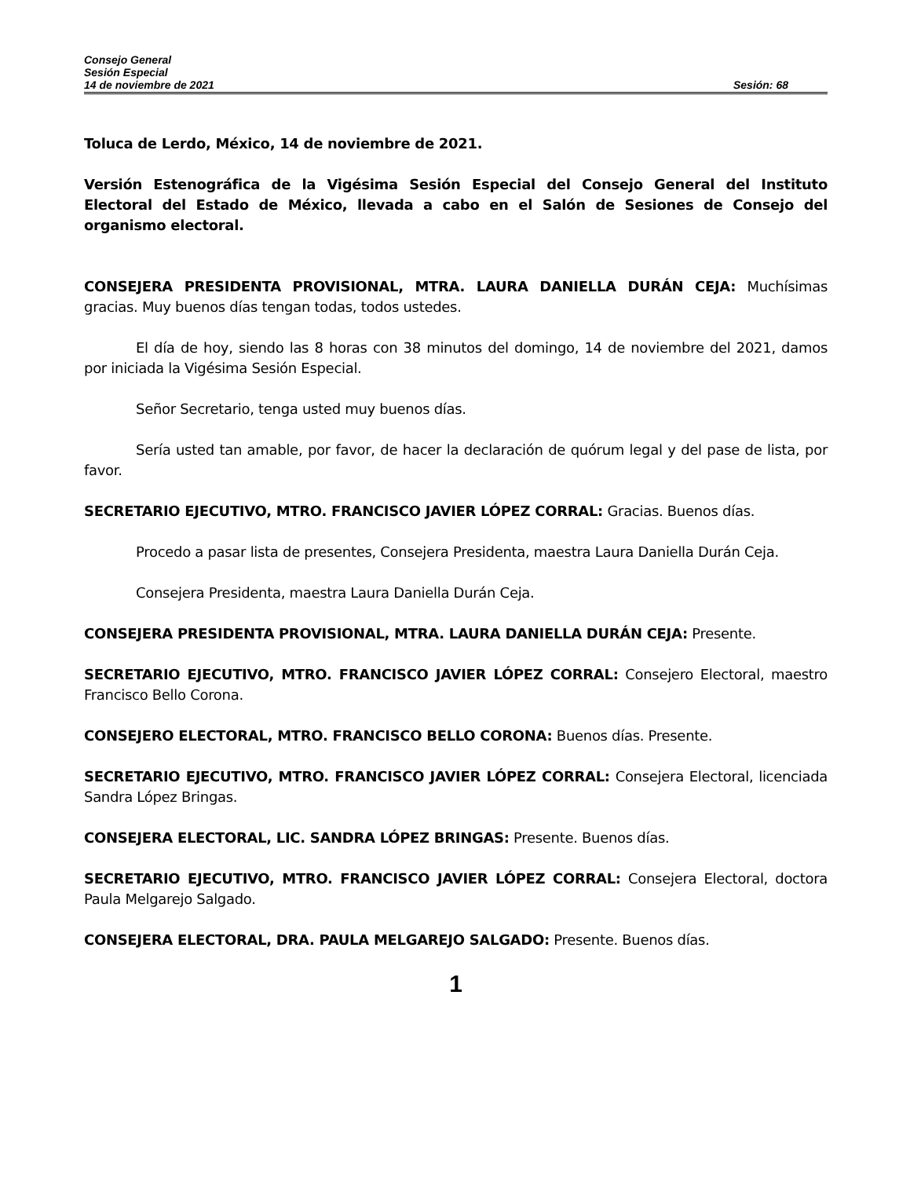Consejo General
Sesión Especial
14 de noviembre de 2021 Sesión: 68
Toluca de Lerdo, México, 14 de noviembre de 2021.
Versión Estenográfica de la Vigésima Sesión Especial del Consejo General del Instituto Electoral del Estado de México, llevada a cabo en el Salón de Sesiones de Consejo del organismo electoral.
CONSEJERA PRESIDENTA PROVISIONAL, MTRA. LAURA DANIELLA DURÁN CEJA: Muchísimas gracias. Muy buenos días tengan todas, todos ustedes.
El día de hoy, siendo las 8 horas con 38 minutos del domingo, 14 de noviembre del 2021, damos por iniciada la Vigésima Sesión Especial.
Señor Secretario, tenga usted muy buenos días.
Sería usted tan amable, por favor, de hacer la declaración de quórum legal y del pase de lista, por favor.
SECRETARIO EJECUTIVO, MTRO. FRANCISCO JAVIER LÓPEZ CORRAL: Gracias. Buenos días.
Procedo a pasar lista de presentes, Consejera Presidenta, maestra Laura Daniella Durán Ceja.
Consejera Presidenta, maestra Laura Daniella Durán Ceja.
CONSEJERA PRESIDENTA PROVISIONAL, MTRA. LAURA DANIELLA DURÁN CEJA: Presente.
SECRETARIO EJECUTIVO, MTRO. FRANCISCO JAVIER LÓPEZ CORRAL: Consejero Electoral, maestro Francisco Bello Corona.
CONSEJERO ELECTORAL, MTRO. FRANCISCO BELLO CORONA: Buenos días. Presente.
SECRETARIO EJECUTIVO, MTRO. FRANCISCO JAVIER LÓPEZ CORRAL: Consejera Electoral, licenciada Sandra López Bringas.
CONSEJERA ELECTORAL, LIC. SANDRA LÓPEZ BRINGAS: Presente. Buenos días.
SECRETARIO EJECUTIVO, MTRO. FRANCISCO JAVIER LÓPEZ CORRAL: Consejera Electoral, doctora Paula Melgarejo Salgado.
CONSEJERA ELECTORAL, DRA. PAULA MELGAREJO SALGADO: Presente. Buenos días.
1